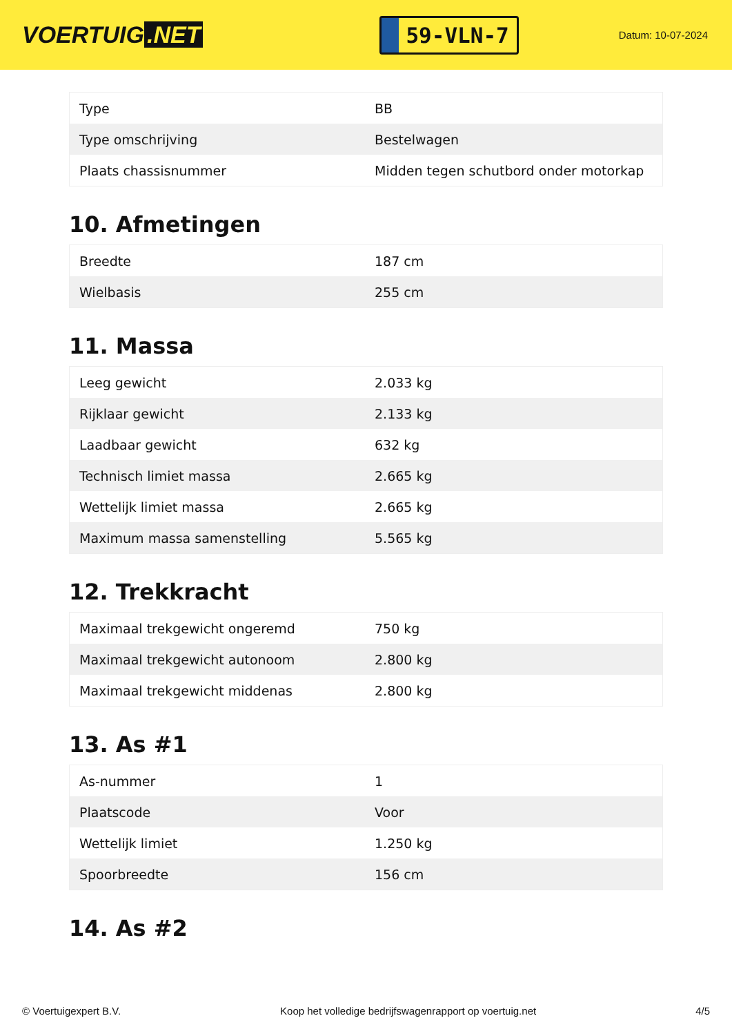VOERTUIG.NET
59-VLN-7
Datum: 10-07-2024
| Type | BB |
| Type omschrijving | Bestelwagen |
| Plaats chassisnummer | Midden tegen schutbord onder motorkap |
10. Afmetingen
| Breedte | 187 cm |
| Wielbasis | 255 cm |
11. Massa
| Leeg gewicht | 2.033 kg |
| Rijklaar gewicht | 2.133 kg |
| Laadbaar gewicht | 632 kg |
| Technisch limiet massa | 2.665 kg |
| Wettelijk limiet massa | 2.665 kg |
| Maximum massa samenstelling | 5.565 kg |
12. Trekkracht
| Maximaal trekgewicht ongeremd | 750 kg |
| Maximaal trekgewicht autonoom | 2.800 kg |
| Maximaal trekgewicht middenas | 2.800 kg |
13. As #1
| As-nummer | 1 |
| Plaatscode | Voor |
| Wettelijk limiet | 1.250 kg |
| Spoorbreedte | 156 cm |
14. As #2
© Voertuigexpert B.V. Koop het volledige bedrijfswagenrapport op voertuig.net 4/5